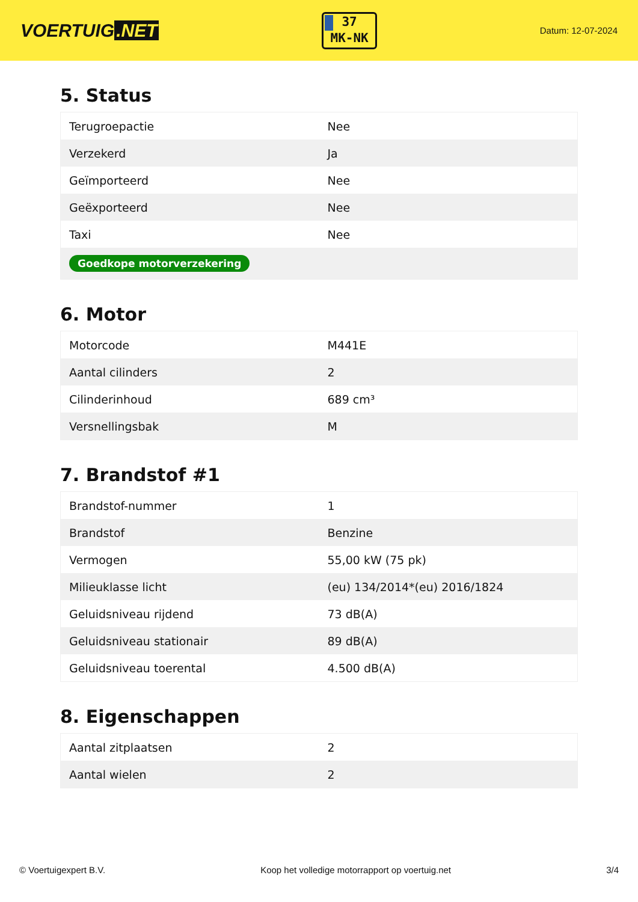VOERTUIG.NET
37
MK-NK
Datum: 12-07-2024
5. Status
| Terugroepactie | Nee |
| Verzekerd | Ja |
| Geïmporteerd | Nee |
| Geëxporteerd | Nee |
| Taxi | Nee |
| Goedkope motorverzekering | |
6. Motor
| Motorcode | M441E |
| Aantal cilinders | 2 |
| Cilinderinhoud | 689 cm³ |
| Versnellingsbak | M |
7. Brandstof #1
| Brandstof-nummer | 1 |
| Brandstof | Benzine |
| Vermogen | 55,00 kW (75 pk) |
| Milieuklasse licht | (eu) 134/2014*(eu) 2016/1824 |
| Geluidsniveau rijdend | 73 dB(A) |
| Geluidsniveau stationair | 89 dB(A) |
| Geluidsniveau toerental | 4.500 dB(A) |
8. Eigenschappen
| Aantal zitplaatsen | 2 |
| Aantal wielen | 2 |
© Voertuigexpert B.V. Koop het volledige motorrapport op voertuig.net 3/4